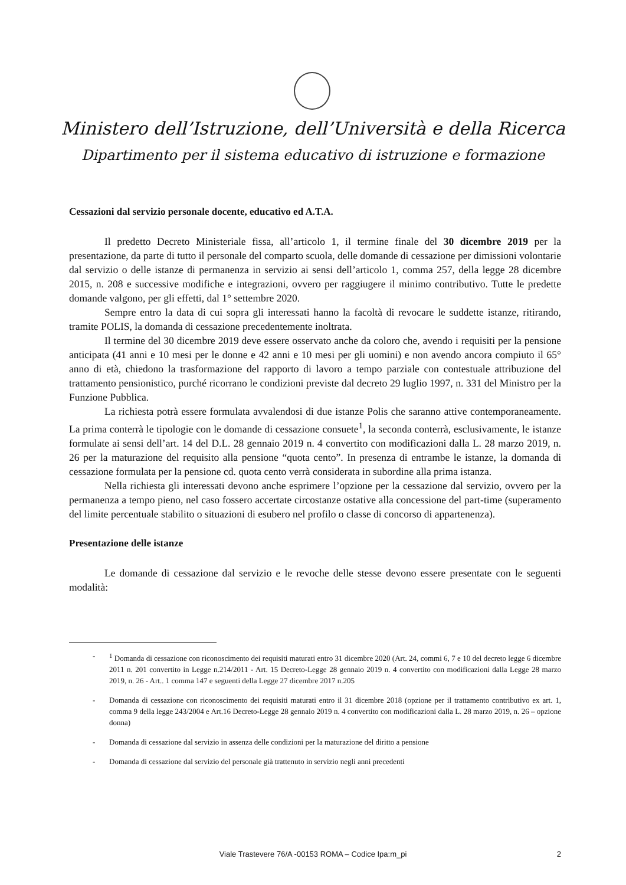Ministero dell’Istruzione, dell’Università e della Ricerca
Dipartimento per il sistema educativo di istruzione e formazione
Cessazioni dal servizio personale docente, educativo ed A.T.A.
Il predetto Decreto Ministeriale fissa, all’articolo 1, il termine finale del 30 dicembre 2019 per la presentazione, da parte di tutto il personale del comparto scuola, delle domande di cessazione per dimissioni volontarie dal servizio o delle istanze di permanenza in servizio ai sensi dell’articolo 1, comma 257, della legge 28 dicembre 2015, n. 208 e successive modifiche e integrazioni, ovvero per raggiugere il minimo contributivo. Tutte le predette domande valgono, per gli effetti, dal 1° settembre 2020.
Sempre entro la data di cui sopra gli interessati hanno la facoltà di revocare le suddette istanze, ritirando, tramite POLIS, la domanda di cessazione precedentemente inoltrata.
Il termine del 30 dicembre 2019 deve essere osservato anche da coloro che, avendo i requisiti per la pensione anticipata (41 anni e 10 mesi per le donne e 42 anni e 10 mesi per gli uomini) e non avendo ancora compiuto il 65° anno di età, chiedono la trasformazione del rapporto di lavoro a tempo parziale con contestuale attribuzione del trattamento pensionistico, purché ricorrano le condizioni previste dal decreto 29 luglio 1997, n. 331 del Ministro per la Funzione Pubblica.
La richiesta potrà essere formulata avvalendosi di due istanze Polis che saranno attive contemporaneamente. La prima conterrà le tipologie con le domande di cessazione consuete<sup>1</sup>, la seconda conterrà, esclusivamente, le istanze formulate ai sensi dell’art. 14 del D.L. 28 gennaio 2019 n. 4 convertito con modificazioni dalla L. 28 marzo 2019, n. 26 per la maturazione del requisito alla pensione “quota cento”. In presenza di entrambe le istanze, la domanda di cessazione formulata per la pensione cd. quota cento verrà considerata in subordine alla prima istanza.
Nella richiesta gli interessati devono anche esprimere l’opzione per la cessazione dal servizio, ovvero per la permanenza a tempo pieno, nel caso fossero accertate circostanze ostative alla concessione del part-time (superamento del limite percentuale stabilito o situazioni di esubero nel profilo o classe di concorso di appartenenza).
Presentazione delle istanze
Le domande di cessazione dal servizio e le revoche delle stesse devono essere presentate con le seguenti modalità:
-<sup>1</sup> Domanda di cessazione con riconoscimento dei requisiti maturati entro 31 dicembre 2020 (Art. 24, commi 6, 7 e 10 del decreto legge 6 dicembre 2011 n. 201 convertito in Legge n.214/2011 - Art. 15 Decreto-Legge 28 gennaio 2019 n. 4 convertito con modificazioni dalla Legge 28 marzo 2019, n. 26 - Art.. 1 comma 147 e seguenti della Legge 27 dicembre 2017 n.205
- Domanda di cessazione con riconoscimento dei requisiti maturati entro il 31 dicembre 2018 (opzione per il trattamento contributivo ex art. 1, comma 9 della legge 243/2004 e Art.16 Decreto-Legge 28 gennaio 2019 n. 4 convertito con modificazioni dalla L. 28 marzo 2019, n. 26 – opzione donna)
- Domanda di cessazione dal servizio in assenza delle condizioni per la maturazione del diritto a pensione
- Domanda di cessazione dal servizio del personale già trattenuto in servizio negli anni precedenti
Viale Trastevere 76/A -00153 ROMA – Codice Ipa:m_pi
2